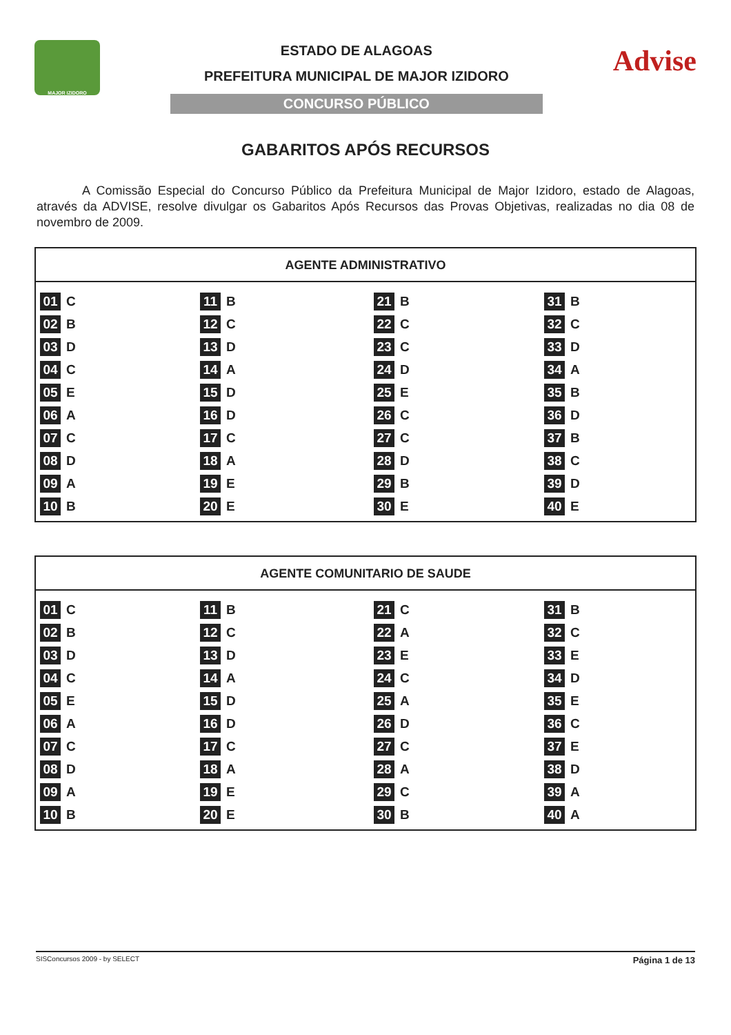MAJOR IZIDORO
ESTADO DE ALAGOAS
PREFEITURA MUNICIPAL DE MAJOR IZIDORO
CONCURSO PÚBLICO
Advise
GABARITOS APÓS RECURSOS
A Comissão Especial do Concurso Público da Prefeitura Municipal de Major Izidoro, estado de Alagoas, através da ADVISE, resolve divulgar os Gabaritos Após Recursos das Provas Objetivas, realizadas no dia 08 de novembro de 2009.
| AGENTE ADMINISTRATIVO |
| --- |
| 01 C 11 B 21 B 31 B 02 B 12 C 22 C 32 C 03 D 13 D 23 C 33 D 04 C 14 A 24 D 34 A 05 E 15 D 25 E 35 B 06 A 16 D 26 C 36 D 07 C 17 C 27 C 37 B 08 D 18 A 28 D 38 C 09 A 19 E 29 B 39 D 10 B 20 E 30 E 40 E |
| AGENTE COMUNITARIO DE SAUDE |
| --- |
| 01 C 11 B 21 C 31 B 02 B 12 C 22 A 32 C 03 D 13 D 23 E 33 E 04 C 14 A 24 C 34 D 05 E 15 D 25 A 35 E 06 A 16 D 26 D 36 C 07 C 17 C 27 C 37 E 08 D 18 A 28 A 38 D 09 A 19 E 29 C 39 A 10 B 20 E 30 B 40 A |
SISConcursos 2009 - by SELECT Página 1 de 13